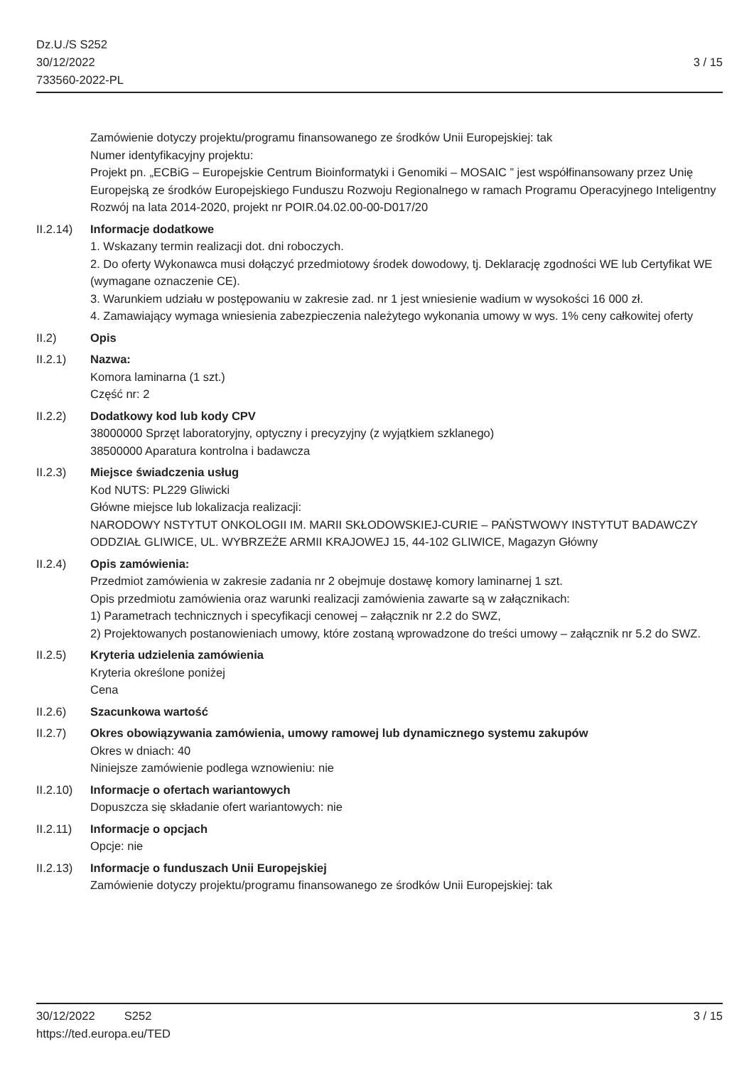Dz.U./S S252
30/12/2022
733560-2022-PL
3 / 15
Zamówienie dotyczy projektu/programu finansowanego ze środków Unii Europejskiej: tak
Numer identyfikacyjny projektu:
Projekt pn. „ECBiG – Europejskie Centrum Bioinformatyki i Genomiki – MOSAIC ” jest współfinansowany przez Unię Europejską ze środków Europejskiego Funduszu Rozwoju Regionalnego w ramach Programu Operacyjnego Inteligentny Rozwój na lata 2014-2020, projekt nr POIR.04.02.00-00-D017/20
II.2.14)
Informacje dodatkowe
1. Wskazany termin realizacji dot. dni roboczych.
2. Do oferty Wykonawca musi dołączyć przedmiotowy środek dowodowy, tj. Deklarację zgodności WE lub Certyfikat WE (wymagane oznaczenie CE).
3. Warunkiem udziału w postępowaniu w zakresie zad. nr 1 jest wniesienie wadium w wysokości 16 000 zł.
4. Zamawiający wymaga wniesienia zabezpieczenia należytego wykonania umowy w wys. 1% ceny całkowitej oferty
II.2) Opis
II.2.1) Nazwa:
Komora laminarna (1 szt.)
Część nr: 2
II.2.2) Dodatkowy kod lub kody CPV
38000000 Sprzęt laboratoryjny, optyczny i precyzyjny (z wyjątkiem szklanego)
38500000 Aparatura kontrolna i badawcza
II.2.3) Miejsce świadczenia usług
Kod NUTS: PL229 Gliwicki
Główne miejsce lub lokalizacja realizacji:
NARODOWY NSTYTUT ONKOLOGII IM. MARII SKŁODOWSKIEJ-CURIE – PAŃSTWOWY INSTYTUT BADAWCZY
ODDZIAŁ GLIWICE, UL. WYBRZEŻE ARMII KRAJOWEJ 15, 44-102 GLIWICE, Magazyn Główny
II.2.4) Opis zamówienia:
Przedmiot zamówienia w zakresie zadania nr 2 obejmuje dostawę komory laminarnej 1 szt.
Opis przedmiotu zamówienia oraz warunki realizacji zamówienia zawarte są w załącznikach:
1) Parametrach technicznych i specyfikacji cenowej – załącznik nr 2.2 do SWZ,
2) Projektowanych postanowieniach umowy, które zostaną wprowadzone do treści umowy – załącznik nr 5.2 do SWZ.
II.2.5) Kryteria udzielenia zamówienia
Kryteria określone poniżej
Cena
II.2.6) Szacunkowa wartość
II.2.7) Okres obowiązywania zamówienia, umowy ramowej lub dynamicznego systemu zakupów
Okres w dniach: 40
Niniejsze zamówienie podlega wznowieniu: nie
II.2.10)
Informacje o ofertach wariantowych
Dopuszcza się składanie ofert wariantowych: nie
II.2.11)
Informacje o opcjach
Opcje: nie
II.2.13)
Informacje o funduszach Unii Europejskiej
Zamówienie dotyczy projektu/programu finansowanego ze środków Unii Europejskiej: tak
30/12/2022 S252 3 / 15
https://ted.europa.eu/TED